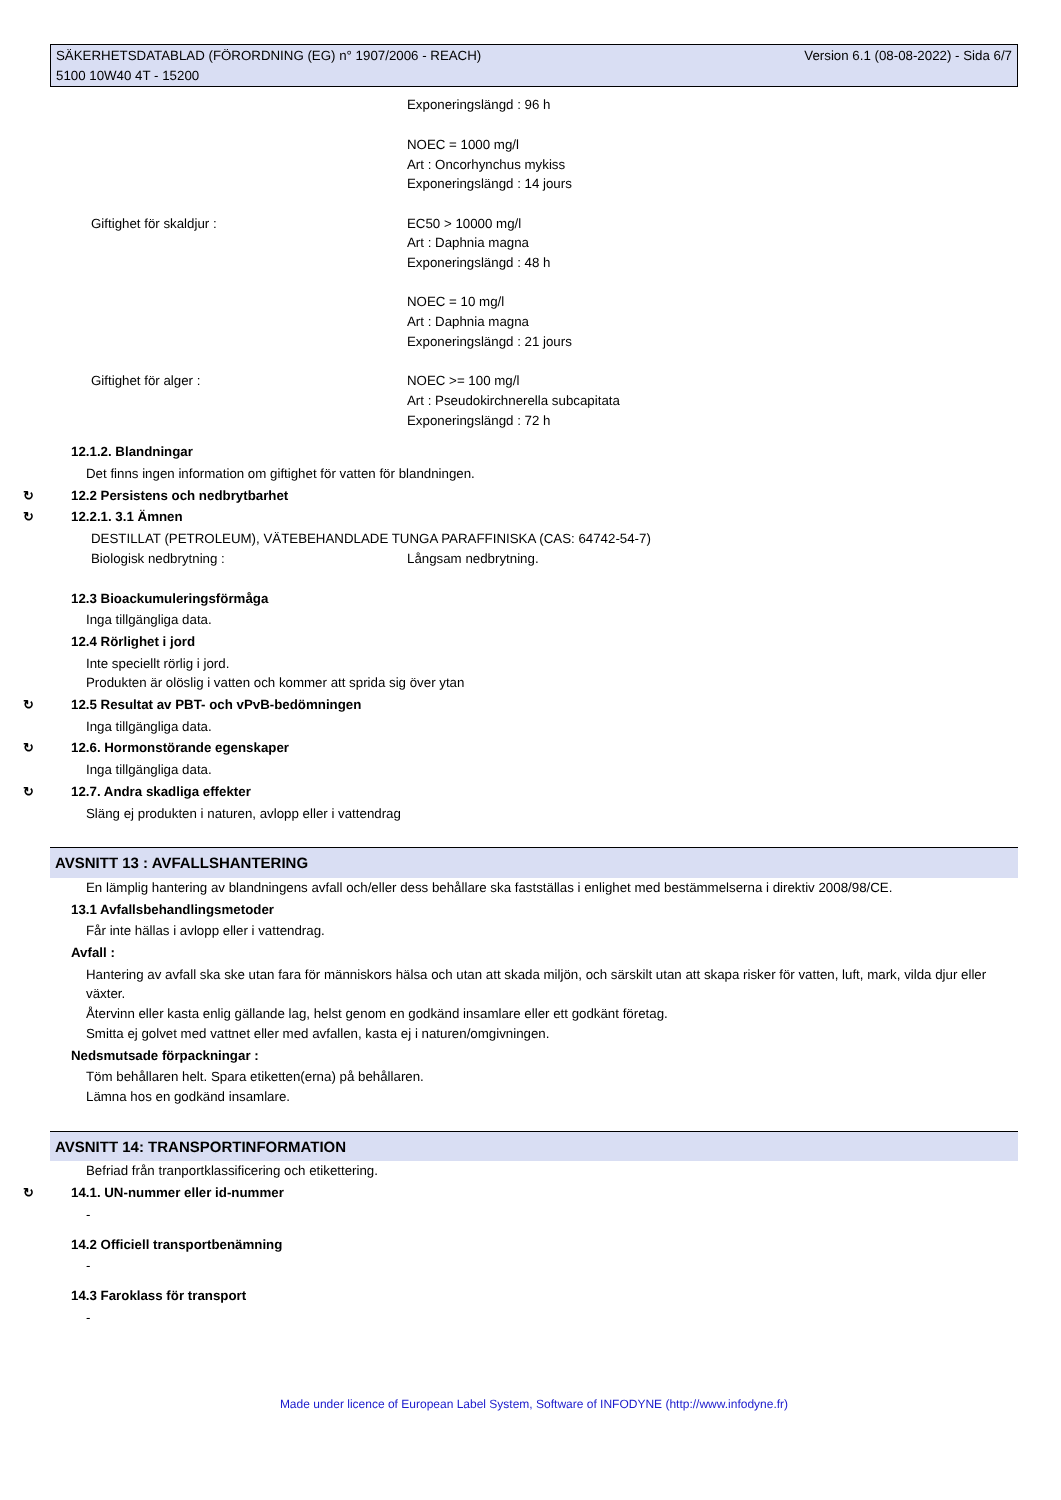SÄKERHETSDATABLAD (FÖRORDNING (EG) n° 1907/2006 - REACH)
5100 10W40 4T - 15200
Version 6.1 (08-08-2022) - Sida 6/7
Exponeringslängd : 96 h
NOEC = 1000 mg/l
Art : Oncorhynchus mykiss
Exponeringslängd : 14 jours
Giftighet för skaldjur : EC50 > 10000 mg/l
Art : Daphnia magna
Exponeringslängd : 48 h
NOEC = 10 mg/l
Art : Daphnia magna
Exponeringslängd : 21 jours
Giftighet för alger : NOEC >= 100 mg/l
Art : Pseudokirchnerella subcapitata
Exponeringslängd : 72 h
12.1.2. Blandningar
Det finns ingen information om giftighet för vatten för blandningen.
↻ 12.2 Persistens och nedbrytbarhet
↻ 12.2.1. 3.1 Ämnen
DESTILLAT (PETROLEUM), VÄTEBEHANDLADE TUNGA PARAFFINISKA (CAS: 64742-54-7)
Biologisk nedbrytning : Långsam nedbrytning.
12.3 Bioackumuleringsförmåga
Inga tillgängliga data.
12.4 Rörlighet i jord
Inte speciellt rörlig i jord.
Produkten är olöslig i vatten och kommer att sprida sig över ytan
↻ 12.5 Resultat av PBT- och vPvB-bedömningen
Inga tillgängliga data.
↻ 12.6. Hormonstörande egenskaper
Inga tillgängliga data.
↻ 12.7. Andra skadliga effekter
Släng ej produkten i naturen, avlopp eller i vattendrag
AVSNITT 13 : AVFALLSHANTERING
En lämplig hantering av blandningens avfall och/eller dess behållare ska fastställas i enlighet med bestämmelserna i direktiv 2008/98/CE.
13.1 Avfallsbehandlingsmetoder
Får inte hällas i avlopp eller i vattendrag.
Avfall :
Hantering av avfall ska ske utan fara för människors hälsa och utan att skada miljön, och särskilt utan att skapa risker för vatten, luft, mark, vilda djur eller växter.
Återvinn eller kasta enlig gällande lag, helst genom en godkänd insamlare eller ett godkänt företag.
Smitta ej golvet med vattnet eller med avfallen, kasta ej i naturen/omgivningen.
Nedsmutsade förpackningar :
Töm behållaren helt. Spara etiketten(erna) på behållaren.
Lämna hos en godkänd insamlare.
AVSNITT 14: TRANSPORTINFORMATION
Befriad från tranportklassificering och etikettering.
↻ 14.1. UN-nummer eller id-nummer
-
14.2 Officiell transportbenämning
-
14.3 Faroklass för transport
-
Made under licence of European Label System, Software of INFODYNE (http://www.infodyne.fr)